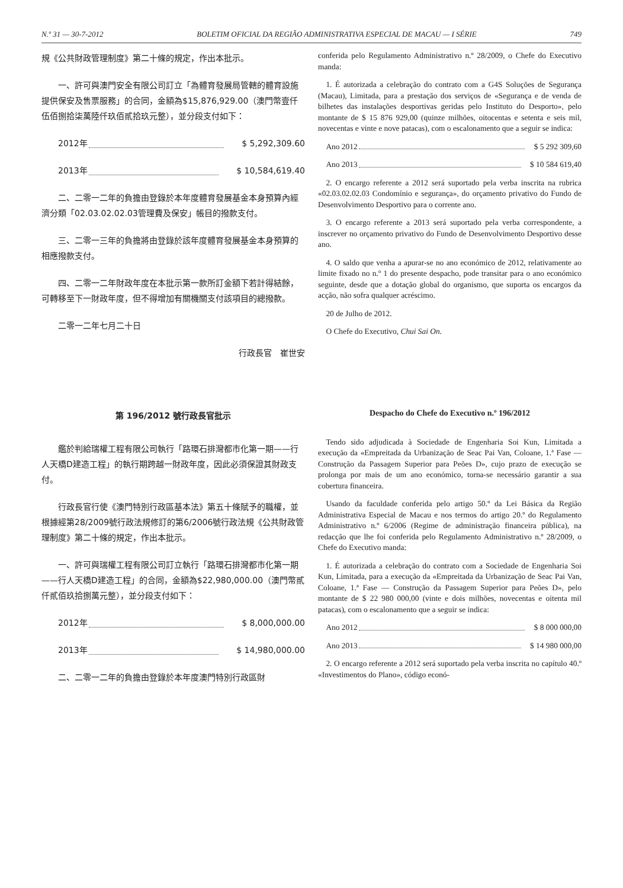N.º 31 — 30-7-2012 BOLETIM OFICIAL DA REGIÃO ADMINISTRATIVA ESPECIAL DE MACAU — I SÉRIE 749
規《公共財政管理制度》第二十條的規定，作出本批示。
一、許可與澳門安全有限公司訂立「為體育發展局管轄的體育設施提供保安及售票服務」的合同，金額為$15,876,929.00（澳門幣壹仟伍佰捌拾柒萬陸仟玖佰貳拾玖元整），並分段支付如下：
2012年 $ 5,292,309.60
2013年 $ 10,584,619.40
二、二零一二年的負擔由登錄於本年度體育發展基金本身預算內經濟分類「02.03.02.02.03管理費及保安」帳目的撥款支付。
三、二零一三年的負擔將由登錄於該年度體育發展基金本身預算的相應撥款支付。
四、二零一二年財政年度在本批示第一款所訂金額下若計得結餘，可轉移至下一財政年度，但不得增加有關機關支付該項目的總撥款。
二零一二年七月二十日
行政長官　崔世安
conferida pelo Regulamento Administrativo n.º 28/2009, o Chefe do Executivo manda:
1. É autorizada a celebração do contrato com a G4S Soluções de Segurança (Macau), Limitada, para a prestação dos serviços de «Segurança e de venda de bilhetes das instalações desportivas geridas pelo Instituto do Desporto», pelo montante de $ 15 876 929,00 (quinze milhões, oitocentas e setenta e seis mil, novecentas e vinte e nove patacas), com o escalonamento que a seguir se indica:
Ano 2012 $ 5 292 309,60
Ano 2013 $ 10 584 619,40
2. O encargo referente a 2012 será suportado pela verba inscrita na rubrica «02.03.02.02.03 Condomínio e segurança», do orçamento privativo do Fundo de Desenvolvimento Desportivo para o corrente ano.
3. O encargo referente a 2013 será suportado pela verba correspondente, a inscrever no orçamento privativo do Fundo de Desenvolvimento Desportivo desse ano.
4. O saldo que venha a apurar-se no ano económico de 2012, relativamente ao limite fixado no n.º 1 do presente despacho, pode transitar para o ano económico seguinte, desde que a dotação global do organismo, que suporta os encargos da acção, não sofra qualquer acréscimo.
20 de Julho de 2012.
O Chefe do Executivo, Chui Sai On.
第 196/2012 號行政長官批示
鑑於判給瑞權工程有限公司執行「路環石排灣都市化第一期——行人天橋D建造工程」的執行期跨越一財政年度，因此必須保證其財政支付。
行政長官行使《澳門特別行政區基本法》第五十條賦予的職權，並根據經第28/2009號行政法規修訂的第6/2006號行政法規《公共財政管理制度》第二十條的規定，作出本批示。
一、許可與瑞權工程有限公司訂立執行「路環石排灣都市化第一期——行人天橋D建造工程」的合同，金額為$22,980,000.00（澳門幣貳仟貳佰玖拾捌萬元整），並分段支付如下：
2012年 $ 8,000,000.00
2013年 $ 14,980,000.00
二、二零一二年的負擔由登錄於本年度澳門特別行政區財
Despacho do Chefe do Executivo n.º 196/2012
Tendo sido adjudicada à Sociedade de Engenharia Soi Kun, Limitada a execução da «Empreitada da Urbanização de Seac Pai Van, Coloane, 1.ª Fase — Construção da Passagem Superior para Peões D», cujo prazo de execução se prolonga por mais de um ano económico, torna-se necessário garantir a sua cobertura financeira.
Usando da faculdade conferida pelo artigo 50.º da Lei Básica da Região Administrativa Especial de Macau e nos termos do artigo 20.º do Regulamento Administrativo n.º 6/2006 (Regime de administração financeira pública), na redacção que lhe foi conferida pelo Regulamento Administrativo n.º 28/2009, o Chefe do Executivo manda:
1. É autorizada a celebração do contrato com a Sociedade de Engenharia Soi Kun, Limitada, para a execução da «Empreitada da Urbanização de Seac Pai Van, Coloane, 1.ª Fase — Construção da Passagem Superior para Peões D», pelo montante de $ 22 980 000,00 (vinte e dois milhões, novecentas e oitenta mil patacas), com o escalonamento que a seguir se indica:
Ano 2012 $ 8 000 000,00
Ano 2013 $ 14 980 000,00
2. O encargo referente a 2012 será suportado pela verba inscrita no capítulo 40.º «Investimentos do Plano», código econó-